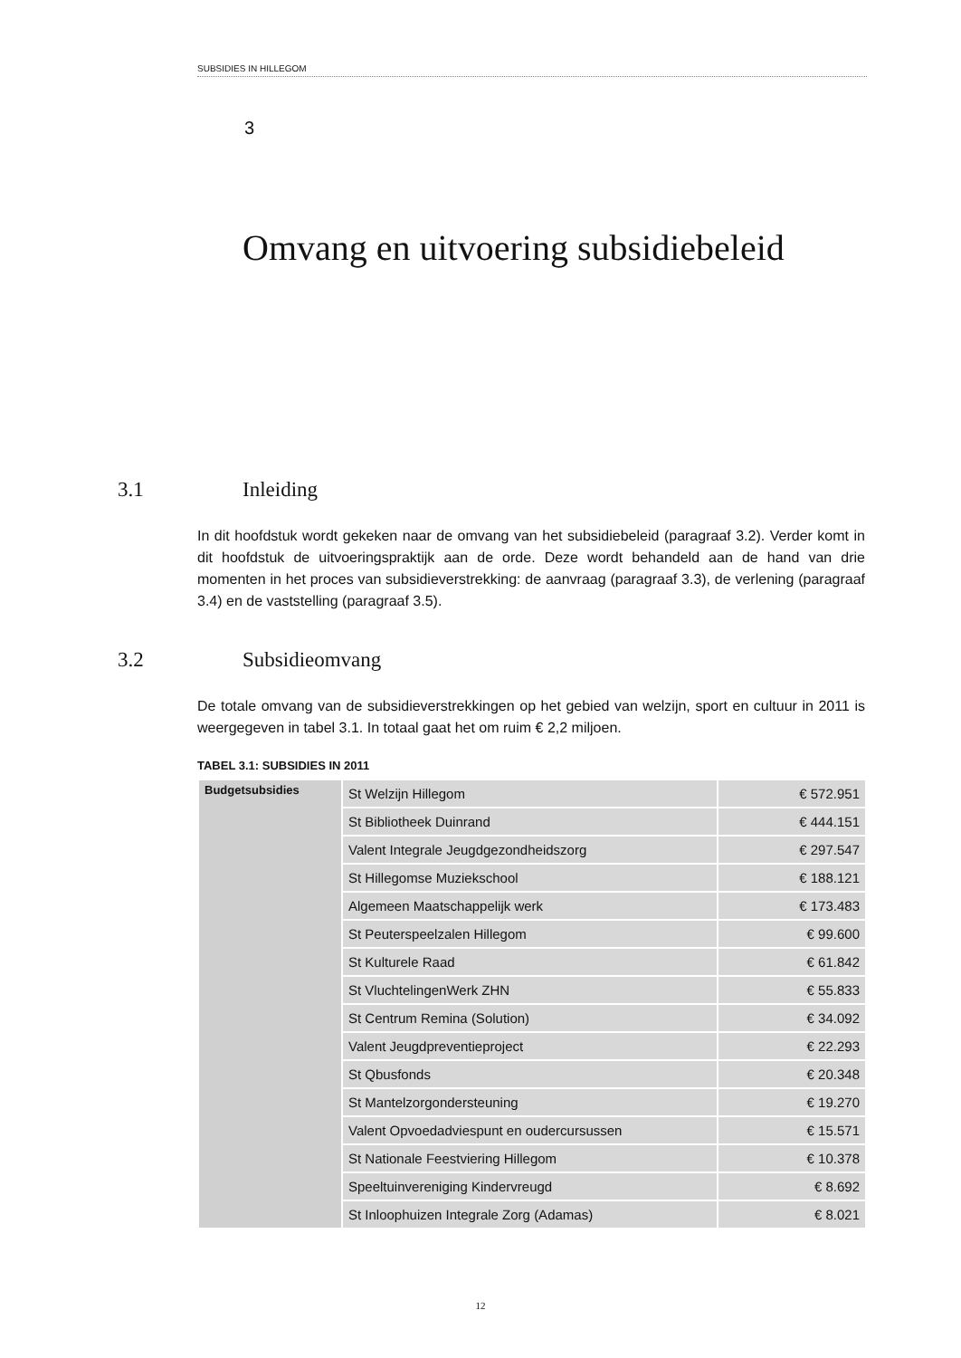SUBSIDIES IN HILLEGOM
3
Omvang en uitvoering subsidiebeleid
3.1 Inleiding
In dit hoofdstuk wordt gekeken naar de omvang van het subsidiebeleid (paragraaf 3.2). Verder komt in dit hoofdstuk de uitvoeringspraktijk aan de orde. Deze wordt behandeld aan de hand van drie momenten in het proces van subsidieverstrekking: de aanvraag (paragraaf 3.3), de verlening (paragraaf 3.4) en de vaststelling (paragraaf 3.5).
3.2 Subsidieomvang
De totale omvang van de subsidieverstrekkingen op het gebied van welzijn, sport en cultuur in 2011 is weergegeven in tabel 3.1. In totaal gaat het om ruim € 2,2 miljoen.
TABEL 3.1: SUBSIDIES IN 2011
| Budgetsubsidies | St Welzijn Hillegom | € 572.951 |
| | St Bibliotheek Duinrand | € 444.151 |
| | Valent Integrale Jeugdgezondheidszorg | € 297.547 |
| | St Hillegomse Muziekschool | € 188.121 |
| | Algemeen Maatschappelijk werk | € 173.483 |
| | St Peuterspeelzalen Hillegom | € 99.600 |
| | St Kulturele Raad | € 61.842 |
| | St VluchtelingenWerk ZHN | € 55.833 |
| | St Centrum Remina (Solution) | € 34.092 |
| | Valent Jeugdpreventieproject | € 22.293 |
| | St Qbusfonds | € 20.348 |
| | St Mantelzorgondersteuning | € 19.270 |
| | Valent Opvoedadviespunt en oudercursussen | € 15.571 |
| | St Nationale Feestviering Hillegom | € 10.378 |
| | Speeltuinvereniging Kindervreugd | € 8.692 |
| | St Inloophuizen Integrale Zorg (Adamas) | € 8.021 |
12